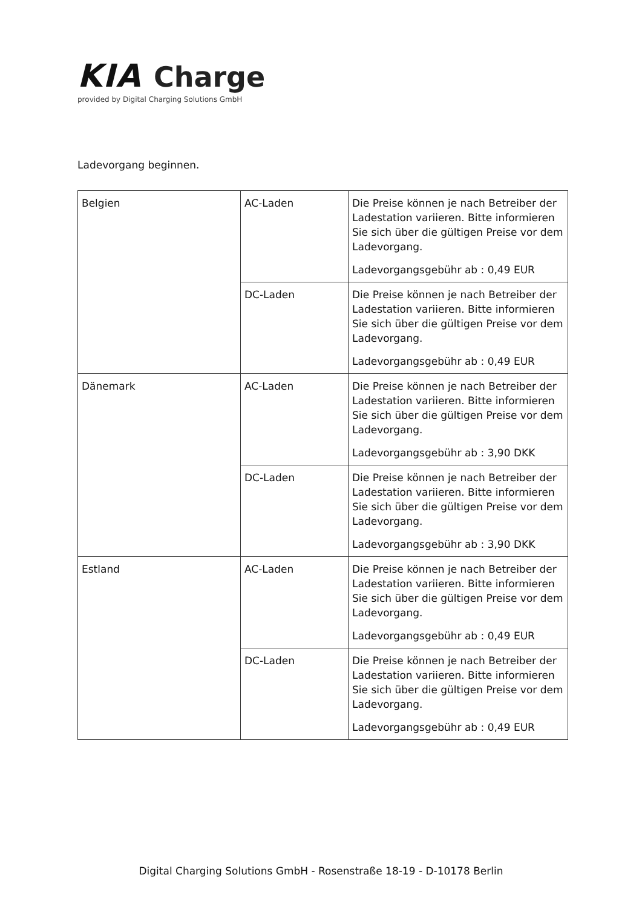KIA Charge
provided by Digital Charging Solutions GmbH
Ladevorgang beginnen.
| Belgien | AC-Laden | Die Preise können je nach Betreiber der Ladestation variieren. Bitte informieren Sie sich über die gültigen Preise vor dem Ladevorgang. Ladevorgangsgebühr ab : 0,49 EUR |
| | DC-Laden | Die Preise können je nach Betreiber der Ladestation variieren. Bitte informieren Sie sich über die gültigen Preise vor dem Ladevorgang. Ladevorgangsgebühr ab : 0,49 EUR |
| Dänemark | AC-Laden | Die Preise können je nach Betreiber der Ladestation variieren. Bitte informieren Sie sich über die gültigen Preise vor dem Ladevorgang. Ladevorgangsgebühr ab : 3,90 DKK |
| | DC-Laden | Die Preise können je nach Betreiber der Ladestation variieren. Bitte informieren Sie sich über die gültigen Preise vor dem Ladevorgang. Ladevorgangsgebühr ab : 3,90 DKK |
| Estland | AC-Laden | Die Preise können je nach Betreiber der Ladestation variieren. Bitte informieren Sie sich über die gültigen Preise vor dem Ladevorgang. Ladevorgangsgebühr ab : 0,49 EUR |
| | DC-Laden | Die Preise können je nach Betreiber der Ladestation variieren. Bitte informieren Sie sich über die gültigen Preise vor dem Ladevorgang. Ladevorgangsgebühr ab : 0,49 EUR |
Digital Charging Solutions GmbH - Rosenstraße 18-19 - D-10178 Berlin